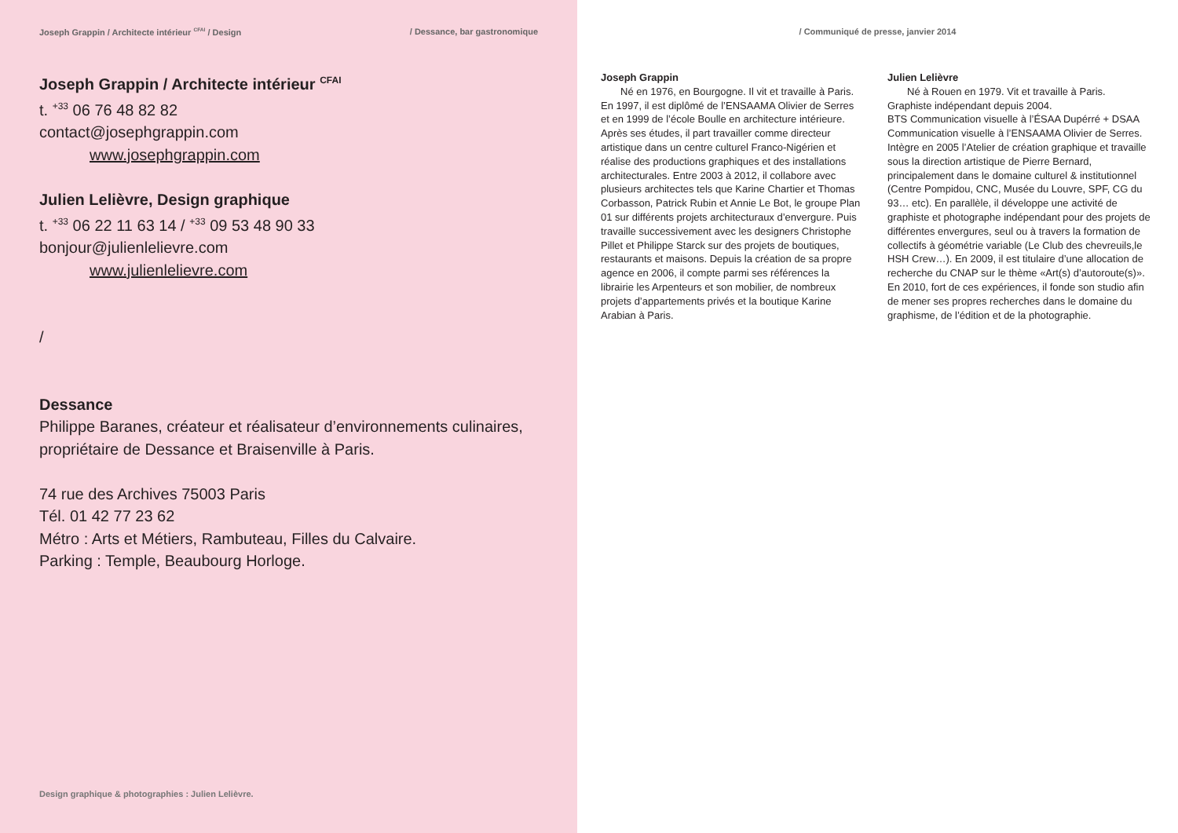Joseph Grappin / Architecte intérieur <sup>CFAI</sup> / Design / Dessance, bar gastronomique
Joseph Grappin / Architecte intérieur <sup>CFAI</sup>
t. <sup>+33</sup> 06 76 48 82 82
contact@josephgrappin.com
www.josephgrappin.com
Julien Lelièvre, Design graphique
t. <sup>+33</sup> 06 22 11 63 14 / <sup>+33</sup> 09 53 48 90 33
bonjour@julienlelievre.com
www.julienlelievre.com
/
Dessance
Philippe Baranes, créateur et réalisateur d’environnements culinaires, propriétaire de Dessance et Braisenville à Paris.
74 rue des Archives 75003 Paris
Tél. 01 42 77 23 62
Métro : Arts et Métiers, Rambuteau, Filles du Calvaire.
Parking : Temple, Beaubourg Horloge.
Design graphique & photographies : Julien Lelièvre.
/ Communiqué de presse, janvier 2014
Joseph Grappin
Né en 1976, en Bourgogne. Il vit et travaille à Paris. En 1997, il est diplômé de l’ENSAAMA Olivier de Serres et en 1999 de l’école Boulle en architecture intérieure.
Après ses études, il part travailler comme directeur artistique dans un centre culturel Franco-Nigérien et réalise des productions graphiques et des installations architecturales. Entre 2003 à 2012, il collabore avec plusieurs architectes tels que Karine Chartier et Thomas Corbasson, Patrick Rubin et Annie Le Bot, le groupe Plan 01 sur différents projets architecturaux d’envergure. Puis travaille successivement avec les designers Christophe Pillet et Philippe Starck sur des projets de boutiques, restaurants et maisons. Depuis la création de sa propre agence en 2006, il compte parmi ses références la librairie les Arpenteurs et son mobilier, de nombreux projets d’appartements privés et la boutique Karine Arabian à Paris.
Julien Lelièvre
Né à Rouen en 1979. Vit et travaille à Paris.
Graphiste indépendant depuis 2004.
BTS Communication visuelle à l’ÉSAA Dupérré + DSAA Communication visuelle à l’ENSAAMA Olivier de Serres.
Intègre en 2005 l’Atelier de création graphique et travaille sous la direction artistique de Pierre Bernard, principalement dans le domaine culturel & institutionnel (Centre Pompidou, CNC, Musée du Louvre, SPF, CG du 93… etc). En parallèle, il développe une activité de graphiste et photographe indépendant pour des projets de différentes envergures, seul ou à travers la formation de collectifs à géométrie variable (Le Club des chevreuils,le HSH Crew…). En 2009, il est titulaire d’une allocation de recherche du CNAP sur le thème «Art(s) d’autoroute(s)». En 2010, fort de ces expériences, il fonde son studio afin de mener ses propres recherches dans le domaine du graphisme, de l’édition et de la photographie.